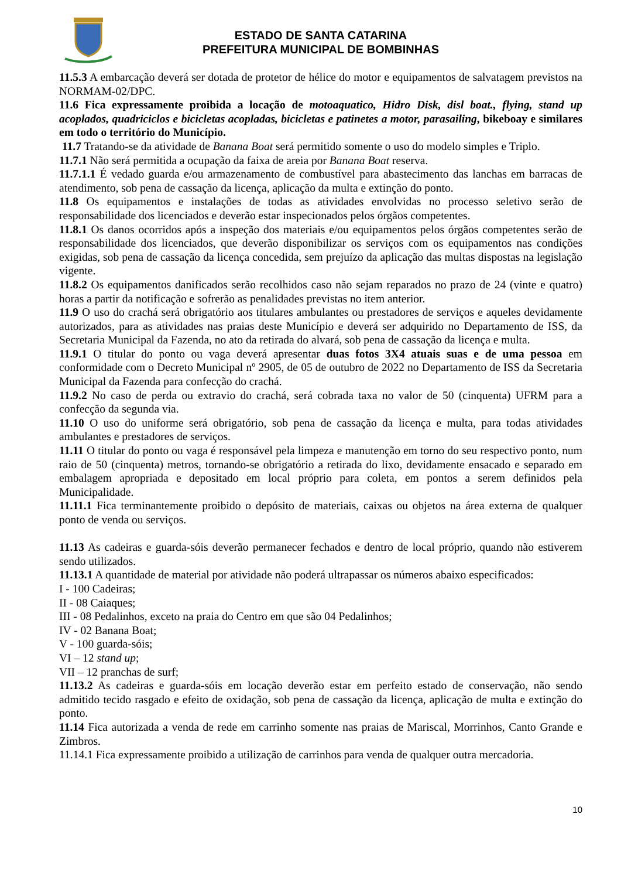ESTADO DE SANTA CATARINA
PREFEITURA MUNICIPAL DE BOMBINHAS
11.5.3 A embarcação deverá ser dotada de protetor de hélice do motor e equipamentos de salvatagem previstos na NORMAM-02/DPC.
11.6 Fica expressamente proibida a locação de motoaquatico, Hidro Disk, disl boat., flying, stand up acoplados, quadriciclos e bicicletas acopladas, bicicletas e patinetes a motor, parasailing, bikeboay e similares em todo o território do Município.
11.7 Tratando-se da atividade de Banana Boat será permitido somente o uso do modelo simples e Triplo.
11.7.1 Não será permitida a ocupação da faixa de areia por Banana Boat reserva.
11.7.1.1 É vedado guarda e/ou armazenamento de combustível para abastecimento das lanchas em barracas de atendimento, sob pena de cassação da licença, aplicação da multa e extinção do ponto.
11.8 Os equipamentos e instalações de todas as atividades envolvidas no processo seletivo serão de responsabilidade dos licenciados e deverão estar inspecionados pelos órgãos competentes.
11.8.1 Os danos ocorridos após a inspeção dos materiais e/ou equipamentos pelos órgãos competentes serão de responsabilidade dos licenciados, que deverão disponibilizar os serviços com os equipamentos nas condições exigidas, sob pena de cassação da licença concedida, sem prejuízo da aplicação das multas dispostas na legislação vigente.
11.8.2 Os equipamentos danificados serão recolhidos caso não sejam reparados no prazo de 24 (vinte e quatro) horas a partir da notificação e sofrerão as penalidades previstas no item anterior.
11.9 O uso do crachá será obrigatório aos titulares ambulantes ou prestadores de serviços e aqueles devidamente autorizados, para as atividades nas praias deste Município e deverá ser adquirido no Departamento de ISS, da Secretaria Municipal da Fazenda, no ato da retirada do alvará, sob pena de cassação da licença e multa.
11.9.1 O titular do ponto ou vaga deverá apresentar duas fotos 3X4 atuais suas e de uma pessoa em conformidade com o Decreto Municipal nº 2905, de 05 de outubro de 2022 no Departamento de ISS da Secretaria Municipal da Fazenda para confecção do crachá.
11.9.2 No caso de perda ou extravio do crachá, será cobrada taxa no valor de 50 (cinquenta) UFRM para a confecção da segunda via.
11.10 O uso do uniforme será obrigatório, sob pena de cassação da licença e multa, para todas atividades ambulantes e prestadores de serviços.
11.11 O titular do ponto ou vaga é responsável pela limpeza e manutenção em torno do seu respectivo ponto, num raio de 50 (cinquenta) metros, tornando-se obrigatório a retirada do lixo, devidamente ensacado e separado em embalagem apropriada e depositado em local próprio para coleta, em pontos a serem definidos pela Municipalidade.
11.11.1 Fica terminantemente proibido o depósito de materiais, caixas ou objetos na área externa de qualquer ponto de venda ou serviços.
11.13 As cadeiras e guarda-sóis deverão permanecer fechados e dentro de local próprio, quando não estiverem sendo utilizados.
11.13.1 A quantidade de material por atividade não poderá ultrapassar os números abaixo especificados:
I - 100 Cadeiras;
II - 08 Caiaques;
III - 08 Pedalinhos, exceto na praia do Centro em que são 04 Pedalinhos;
IV - 02 Banana Boat;
V - 100 guarda-sóis;
VI – 12 stand up;
VII – 12 pranchas de surf;
11.13.2 As cadeiras e guarda-sóis em locação deverão estar em perfeito estado de conservação, não sendo admitido tecido rasgado e efeito de oxidação, sob pena de cassação da licença, aplicação de multa e extinção do ponto.
11.14 Fica autorizada a venda de rede em carrinho somente nas praias de Mariscal, Morrinhos, Canto Grande e Zimbros.
11.14.1 Fica expressamente proibido a utilização de carrinhos para venda de qualquer outra mercadoria.
10